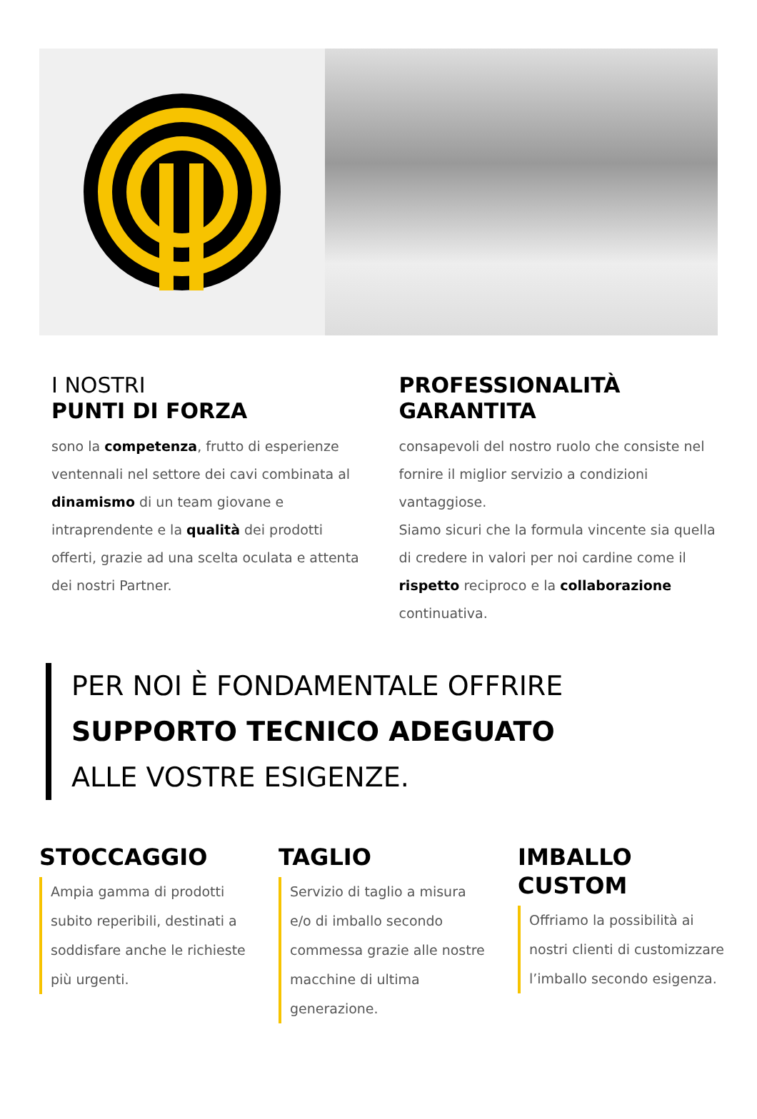I NOSTRI
PUNTI DI FORZA
sono la competenza, frutto di esperienze ventennali nel settore dei cavi combinata al dinamismo di un team giovane e intraprendente e la qualità dei prodotti offerti, grazie ad una scelta oculata e attenta dei nostri Partner.
PROFESSIONALITÀ
GARANTITA
consapevoli del nostro ruolo che consiste nel fornire il miglior servizio a condizioni vantaggiose.
Siamo sicuri che la formula vincente sia quella di credere in valori per noi cardine come il rispetto reciproco e la collaborazione continuativa.
PER NOI È FONDAMENTALE OFFRIRE
SUPPORTO TECNICO ADEGUATO
ALLE VOSTRE ESIGENZE.
STOCCAGGIO
Ampia gamma di prodotti subito reperibili, destinati a soddisfare anche le richieste più urgenti.
TAGLIO
Servizio di taglio a misura e/o di imballo secondo commessa grazie alle nostre macchine di ultima generazione.
IMBALLO
CUSTOM
Offriamo la possibilità ai nostri clienti di customizzare l’imballo secondo esigenza.